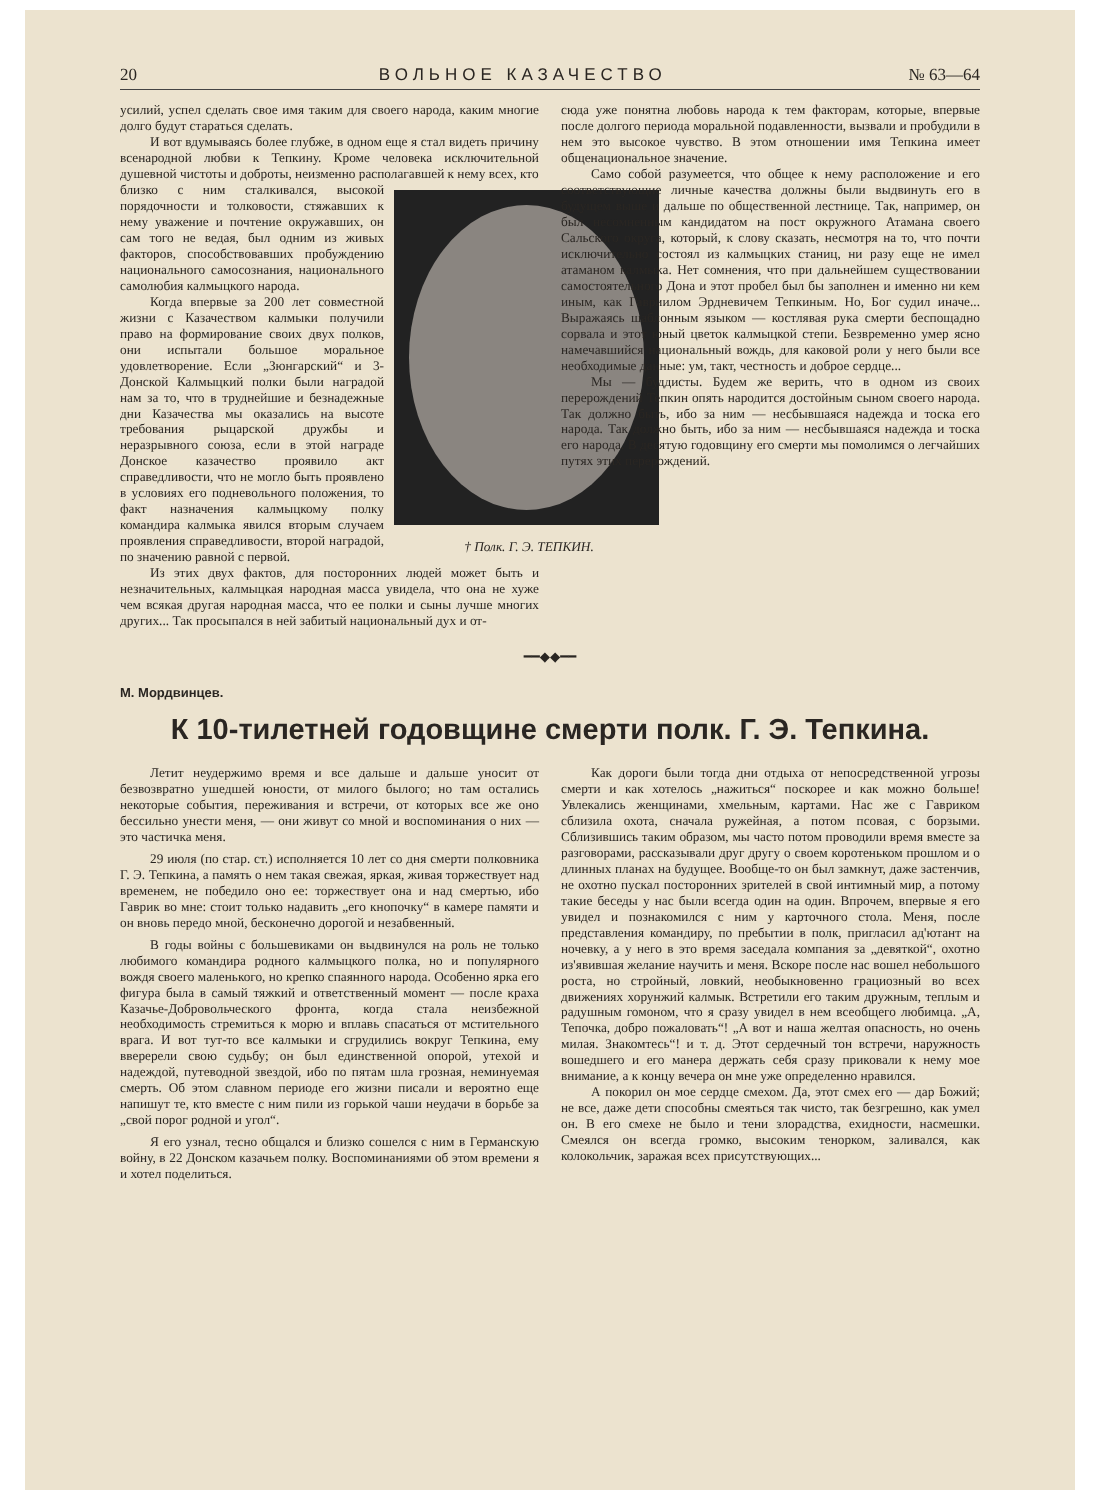20 ВОЛЬНОЕ КАЗАЧЕСТВО № 63—64
усилий, успел сделать свое имя таким для своего народа, каким многие долго будут стараться сделать.
И вот вдумываясь более глубже, в одном еще я стал видеть причину всенародной любви к Тепкину. Кроме человека исключительной душевной чистоты и доброты, неизменно располагавшей к нему всех, кто
† Полк. Г. Э. ТЕПКИН.
близко с ним сталкивался, высокой порядочности и толковости, стяжавших к нему уважение и почтение окружавших, он сам того не ведая, был одним из живых факторов, способствовавших пробуждению национального самосознания, национального самолюбия калмыцкого народа.
Когда впервые за 200 лет совместной жизни с Казачеством калмыки получили право на формирование своих двух полков, они испытали большое моральное удовлетворение. Если „Зюнгарский“ и 3-Донской Калмыцкий полки были наградой нам за то, что в труднейшие и безнадежные дни Казачества мы оказались на высоте требования рыцарской дружбы и неразрывного союза, если в этой награде Донское казачество проявило акт справедливости, что не могло быть проявлено в условиях его подневольного положения, то факт назначения калмыцкому полку командира калмыка явился вторым случаем проявления справедливости, второй наградой, по значению равной с первой.
Из этих двух фактов, для посторонних людей может быть и незначительных, калмыцкая народная масса увидела, что она не хуже чем всякая другая народная масса, что ее полки и сыны лучше многих других... Так просыпался в ней забитый национальный дух и от-
сюда уже понятна любовь народа к тем факторам, которые, впервые после долгого периода моральной подавленности, вызвали и пробудили в нем это высокое чувство. В этом отношении имя Тепкина имеет общенациональное значение.
Само собой разумеется, что общее к нему расположение и его соответствующие личные качества должны были выдвинуть его в будущем выше и дальше по общественной лестнице. Так, например, он был несомненным кандидатом на пост окружного Атамана своего Сальского округа, который, к слову сказать, несмотря на то, что почти исключительно состоял из калмыцких станиц, ни разу еще не имел атаманом калмыка. Нет сомнения, что при дальнейшем существовании самостоятельного Дона и этот пробел был бы заполнен и именно ни кем иным, как Гавриилом Эрдневичем Тепкиным. Но, Бог судил иначе... Выражаясь шаблонным языком — костлявая рука смерти беспощадно сорвала и этот юный цветок калмыцкой степи. Безвременно умер ясно намечавшийся национальный вождь, для каковой роли у него были все необходимые данные: ум, такт, честность и доброе сердце...
Мы — буддисты. Будем же верить, что в одном из своих перерождений Тепкин опять народится достойным сыном своего народа. Так должно быть, ибо за ним — несбывшаяся надежда и тоска его народа. Так должно быть, ибо за ним — несбывшаяся надежда и тоска его народа. В десятую годовщину его смерти мы помолимся о легчайших путях этих перерождений.
━━◆◆━━
М. Мордвинцев.
К 10-тилетней годовщине смерти полк. Г. Э. Тепкина.
Летит неудержимо время и все дальше и дальше уносит от безвозвратно ушедшей юности, от милого былого; но там остались некоторые события, переживания и встречи, от которых все же оно бессильно унести меня, — они живут со мной и воспоминания о них — это частичка меня.
29 июля (по стар. ст.) исполняется 10 лет со дня смерти полковника Г. Э. Тепкина, а память о нем такая свежая, яркая, живая торжествует над временем, не победило оно ее: торжествует она и над смертью, ибо Гаврик во мне: стоит только надавить „его кнопочку“ в камере памяти и он вновь передо мной, бесконечно дорогой и незабвенный.
В годы войны с большевиками он выдвинулся на роль не только любимого командира родного калмыцкого полка, но и популярного вождя своего маленького, но крепко спаянного народа. Особенно ярка его фигура была в самый тяжкий и ответственный момент — после краха Казачье-Добровольческого фронта, когда стала неизбежной необходимость стремиться к морю и вплавь спасаться от мстительного врага. И вот тут-то все калмыки и сгрудились вокруг Тепкина, ему вверерели свою судьбу; он был единственной опорой, утехой и надеждой, путеводной звездой, ибо по пятам шла грозная, неминуемая смерть. Об этом славном периоде его жизни писали и вероятно еще напишут те, кто вместе с ним пили из горькой чаши неудачи в борьбе за „свой порог родной и угол“.
Я его узнал, тесно общался и близко сошелся с ним в Германскую войну, в 22 Донском казачьем полку. Воспоминаниями об этом времени я и хотел поделиться.
Как дороги были тогда дни отдыха от непосредственной угрозы смерти и как хотелось „нажиться“ поскорее и как можно больше! Увлекались женщинами, хмельным, картами. Нас же с Гавриком сблизила охота, сначала ружейная, а потом псовая, с борзыми. Сблизившись таким образом, мы часто потом проводили время вместе за разговорами, рассказывали друг другу о своем коротеньком прошлом и о длинных планах на будущее. Вообще-то он был замкнут, даже застенчив, не охотно пускал посторонних зрителей в свой интимный мир, а потому такие беседы у нас были всегда один на один. Впрочем, впервые я его увидел и познакомился с ним у карточного стола. Меня, после представления командиру, по пребытии в полк, пригласил ад'ютант на ночевку, а у него в это время заседала компания за „девяткой“, охотно из'явившая желание научить и меня. Вскоре после нас вошел небольшого роста, но стройный, ловкий, необыкновенно грациозный во всех движениях хорунжий калмык. Встретили его таким дружным, теплым и радушным гомоном, что я сразу увидел в нем всеобщего любимца. „А, Тепочка, добро пожаловать“! „А вот и наша желтая опасность, но очень милая. Знакомтесь“! и т. д. Этот сердечный тон встречи, наружность вошедшего и его манера держать себя сразу приковали к нему мое внимание, а к концу вечера он мне уже определенно нравился.
А покорил он мое сердце смехом. Да, этот смех его — дар Божий; не все, даже дети способны смеяться так чисто, так безгрешно, как умел он. В его смехе не было и тени злорадства, ехидности, насмешки. Смеялся он всегда громко, высоким тенорком, заливался, как колокольчик, заражая всех присутствующих...